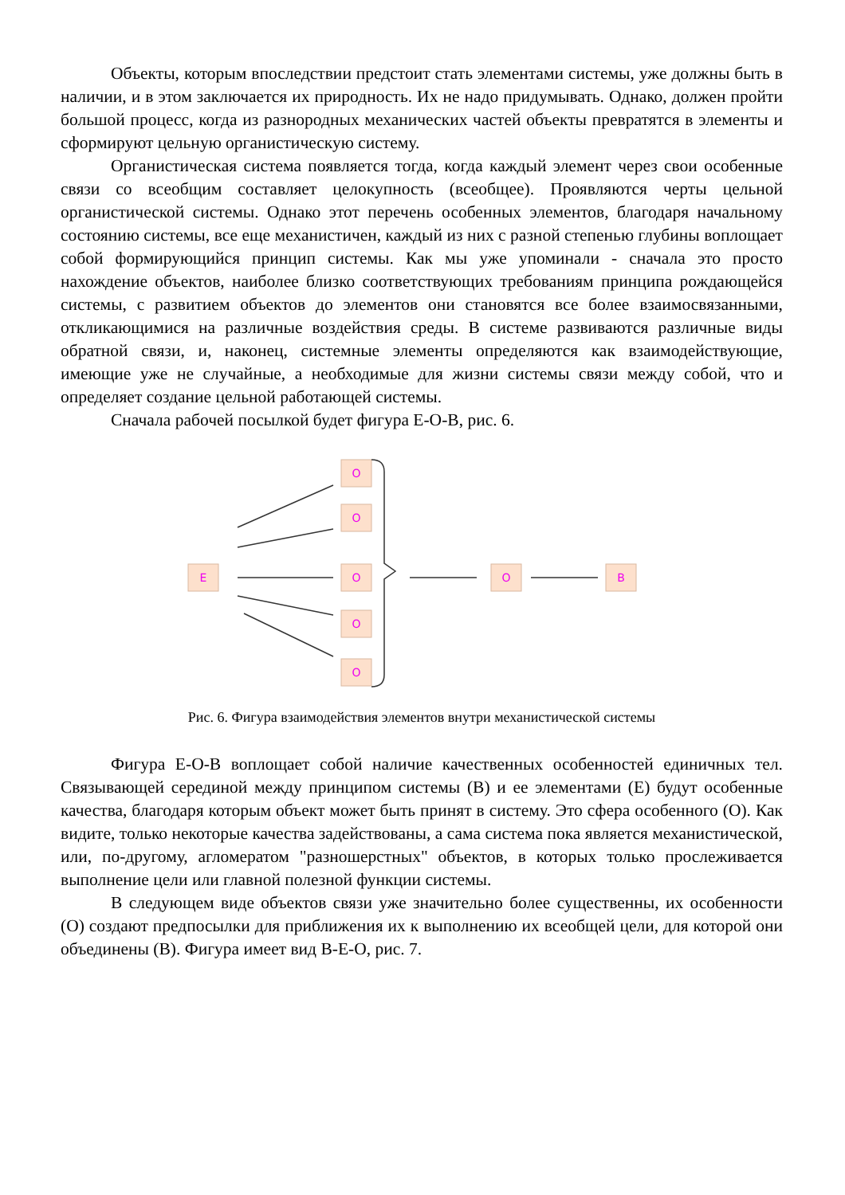Объекты, которым впоследствии предстоит стать элементами системы, уже должны быть в наличии, и в этом заключается их природность. Их не надо придумывать. Однако, должен пройти большой процесс, когда из разнородных механических частей объекты превратятся в элементы и сформируют цельную органистическую систему.
Органистическая система появляется тогда, когда каждый элемент через свои особенные связи со всеобщим составляет целокупность (всеобщее). Проявляются черты цельной органистической системы. Однако этот перечень особенных элементов, благодаря начальному состоянию системы, все еще механистичен, каждый из них с разной степенью глубины воплощает собой формирующийся принцип системы. Как мы уже упоминали - сначала это просто нахождение объектов, наиболее близко соответствующих требованиям принципа рождающейся системы, с развитием объектов до элементов они становятся все более взаимосвязанными, откликающимися на различные воздействия среды. В системе развиваются различные виды обратной связи, и, наконец, системные элементы определяются как взаимодействующие, имеющие уже не случайные, а необходимые для жизни системы связи между собой, что и определяет создание цельной работающей системы.
Сначала рабочей посылкой будет фигура Е-О-В, рис. 6.
E
O
O
O
O
O
O
B
Рис. 6. Фигура взаимодействия элементов внутри механистической системы
Фигура Е-О-В воплощает собой наличие качественных особенностей единичных тел. Связывающей серединой между принципом системы (В) и ее элементами (Е) будут особенные качества, благодаря которым объект может быть принят в систему. Это сфера особенного (О). Как видите, только некоторые качества задействованы, а сама система пока является механистической, или, по-другому, агломератом "разношерстных" объектов, в которых только прослеживается выполнение цели или главной полезной функции системы.
В следующем виде объектов связи уже значительно более существенны, их особенности (О) создают предпосылки для приближения их к выполнению их всеобщей цели, для которой они объединены (В). Фигура имеет вид В-Е-О, рис. 7.